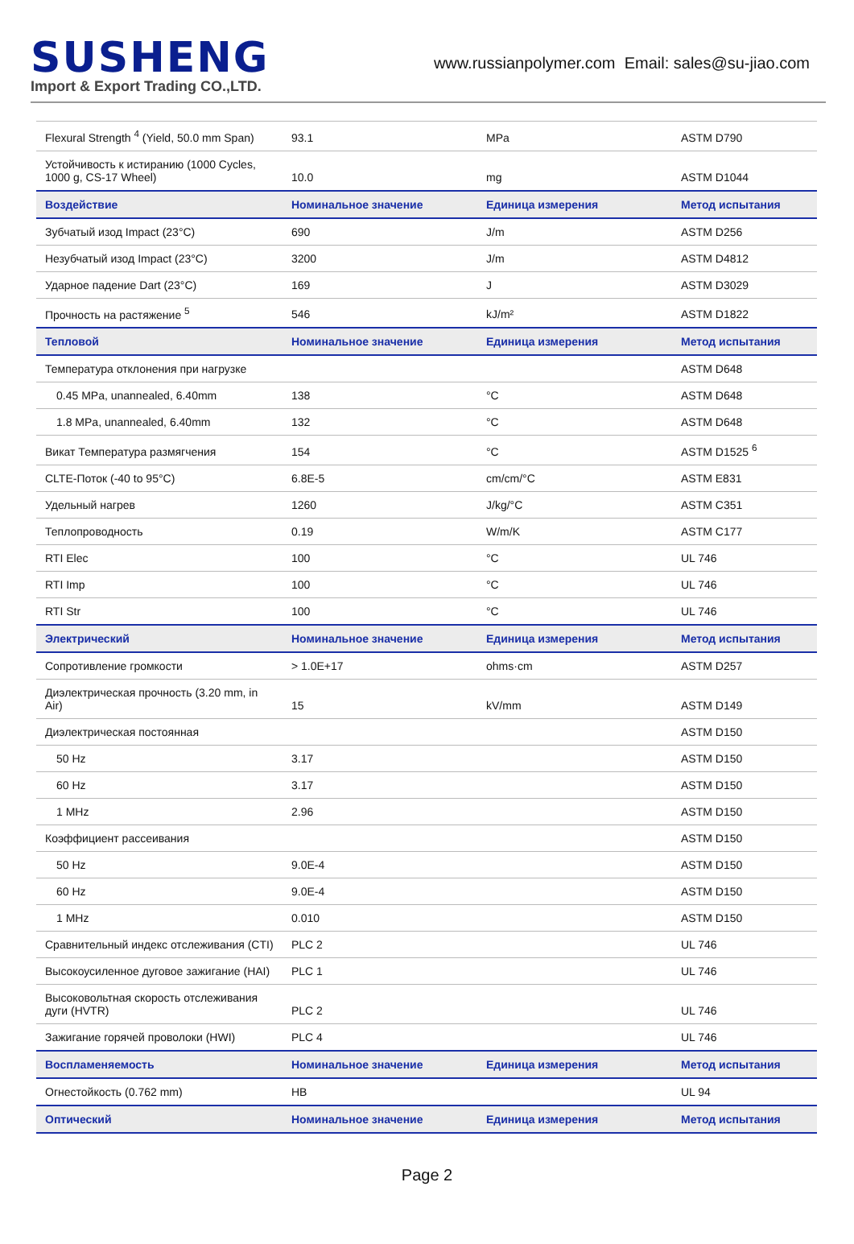SUSHENG
Import & Export Trading CO.,LTD.
www.russianpolymer.com Email: sales@su-jiao.com
| Flexural Strength <sup>4</sup> (Yield, 50.0 mm Span) | 93.1 | MPa | ASTM D790 |
| Устойчивость к истиранию (1000 Cycles, 1000 g, CS-17 Wheel) | 10.0 | mg | ASTM D1044 |
| Воздействие | Номинальное значение | Единица измерения | Метод испытания |
| Зубчатый изод Impact (23°C) | 690 | J/m | ASTM D256 |
| Незубчатый изод Impact (23°C) | 3200 | J/m | ASTM D4812 |
| Ударное падение Dart (23°C) | 169 | J | ASTM D3029 |
| Прочность на растяжение <sup>5</sup> | 546 | kJ/m² | ASTM D1822 |
| Тепловой | Номинальное значение | Единица измерения | Метод испытания |
| Температура отклонения при нагрузке | | | ASTM D648 |
| 0.45 MPa, unannealed, 6.40mm | 138 | °C | ASTM D648 |
| 1.8 MPa, unannealed, 6.40mm | 132 | °C | ASTM D648 |
| Викат Температура размягчения | 154 | °C | ASTM D1525 <sup>6</sup> |
| CLTE-Поток (-40 to 95°C) | 6.8E-5 | cm/cm/°C | ASTM E831 |
| Удельный нагрев | 1260 | J/kg/°C | ASTM C351 |
| Теплопроводность | 0.19 | W/m/K | ASTM C177 |
| RTI Elec | 100 | °C | UL 746 |
| RTI Imp | 100 | °C | UL 746 |
| RTI Str | 100 | °C | UL 746 |
| Электрический | Номинальное значение | Единица измерения | Метод испытания |
| Сопротивление громкости | > 1.0E+17 | ohms·cm | ASTM D257 |
| Диэлектрическая прочность (3.20 mm, in Air) | 15 | kV/mm | ASTM D149 |
| Диэлектрическая постоянная | | | ASTM D150 |
| 50 Hz | 3.17 | | ASTM D150 |
| 60 Hz | 3.17 | | ASTM D150 |
| 1 MHz | 2.96 | | ASTM D150 |
| Коэффициент рассеивания | | | ASTM D150 |
| 50 Hz | 9.0E-4 | | ASTM D150 |
| 60 Hz | 9.0E-4 | | ASTM D150 |
| 1 MHz | 0.010 | | ASTM D150 |
| Сравнительный индекс отслеживания (CTI) | PLC 2 | | UL 746 |
| Высокоусиленное дуговое зажигание (HAI) | PLC 1 | | UL 746 |
| Высоковольтная скорость отслеживания дуги (HVTR) | PLC 2 | | UL 746 |
| Зажигание горячей проволоки (HWI) | PLC 4 | | UL 746 |
| Воспламеняемость | Номинальное значение | Единица измерения | Метод испытания |
| Огнестойкость (0.762 mm) | HB | | UL 94 |
| Оптический | Номинальное значение | Единица измерения | Метод испытания |
Page 2